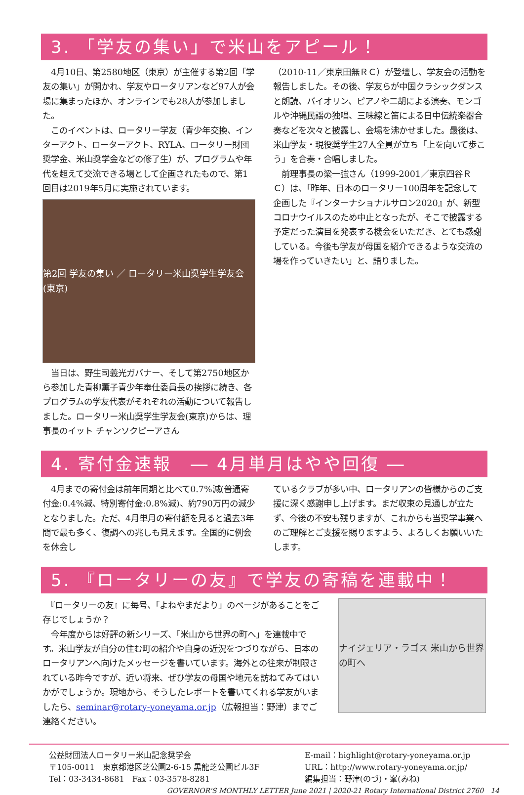3. 「学友の集い」で米山をアピール！
　4月10日、第2580地区（東京）が主催する第2回「学友の集い」が開かれ、学友やロータリアンなど97人が会場に集まったほか、オンラインでも28人が参加しました。
　このイベントは、ロータリー学友（青少年交換、インターアクト、ローターアクト、RYLA、ロータリー財団奨学金、米山奨学金などの修了生）が、プログラムや年代を超えて交流できる場として企画されたもので、第1回目は2019年5月に実施されています。
第2回 学友の集い ／ ロータリー米山奨学生学友会(東京)
　当日は、野生司義光ガバナー、そして第2750地区から参加した青柳薫子青少年奉仕委員長の挨拶に続き、各プログラムの学友代表がそれぞれの活動について報告しました。ロータリー米山奨学生学友会(東京)からは、理事長のイット チャンソクピーアさん
（2010-11／東京田無ＲＣ）が登壇し、学友会の活動を報告しました。その後、学友らが中国クラシックダンスと朗読、バイオリン、ピアノや二胡による演奏、モンゴルや沖縄民謡の独唱、三味線と笛による日中伝統楽器合奏などを次々と披露し、会場を沸かせました。最後は、米山学友・現役奨学生27人全員が立ち「上を向いて歩こう」を合奏・合唱しました。
　前理事長の梁一強さん（1999-2001／東京四谷ＲＣ）は、「昨年、日本のロータリー100周年を記念して企画した『インターナショナルサロン2020』が、新型コロナウイルスのため中止となったが、そこで披露する予定だった演目を発表する機会をいただき、とても感謝している。今後も学友が母国を紹介できるような交流の場を作っていきたい」と、語りました。
4. 寄付金速報　― 4月単月はやや回復 ―
　4月までの寄付金は前年同期と比べて0.7%減(普通寄付金:0.4%減、特別寄付金:0.8%減)、約790万円の減少となりました。ただ、4月単月の寄付額を見ると過去3年間で最も多く、復調への兆しも見えます。全国的に例会を休会し
ているクラブが多い中、ロータリアンの皆様からのご支援に深く感謝申し上げます。まだ収束の見通しが立たず、今後の不安も残りますが、これからも当奨学事業へのご理解とご支援を賜りますよう、よろしくお願いいたします。
5. 『ロータリーの友』で学友の寄稿を連載中！
　『ロータリーの友』に毎号、「よねやまだより」のページがあることをご存じでしょうか？
　今年度からは好評の新シリーズ、「米山から世界の町へ」を連載中です。米山学友が自分の住む町の紹介や自身の近況をつづりながら、日本のロータリアンへ向けたメッセージを書いています。海外との往来が制限されている昨今ですが、近い将来、ぜひ学友の母国や地元を訪ねてみてはいかがでしょうか。現地から、そうしたレポートを書いてくれる学友がいましたら、seminar@rotary-yoneyama.or.jp（広報担当：野津）までご連絡ください。
ナイジェリア・ラゴス 米山から世界の町へ
公益財団法人ロータリー米山記念奨学会
〒105-0011　東京都港区芝公園2-6-15 黒龍芝公園ビル3F
Tel：03-3434-8681　Fax：03-3578-8281
E-mail：highlight@rotary-yoneyama.or.jp
URL：http://www.rotary-yoneyama.or.jp/
編集担当：野津(のづ)・峯(みね)
GOVERNOR'S MONTHLY LETTER June 2021 | 2020-21 Rotary International District 2760　14